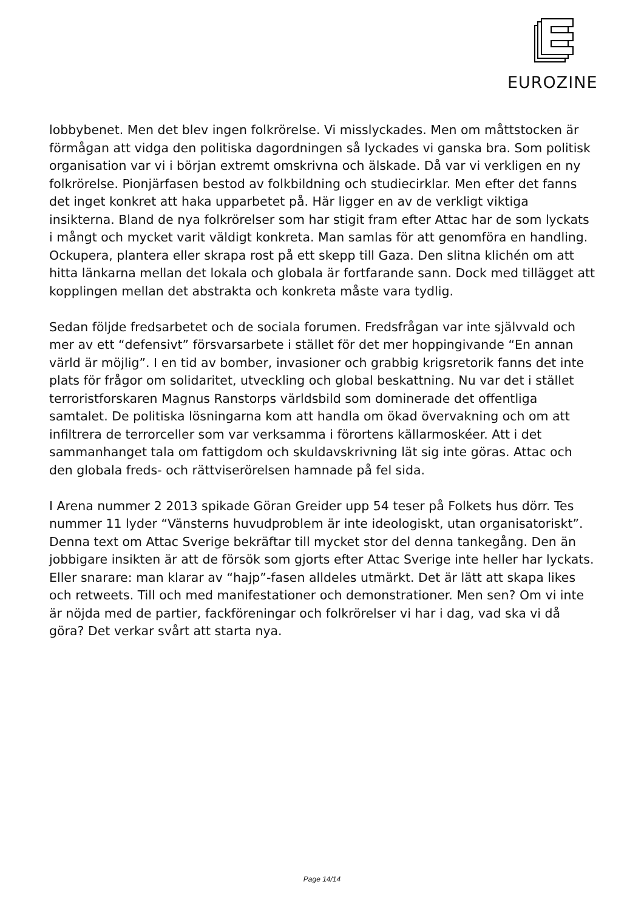EUROZINE
lobbybenet. Men det blev ingen folkrörelse. Vi misslyckades. Men om måttstocken är förmågan att vidga den politiska dagordningen så lyckades vi ganska bra. Som politisk organisation var vi i början extremt omskrivna och älskade. Då var vi verkligen en ny folkrörelse. Pionjärfasen bestod av folkbildning och studiecirklar. Men efter det fanns det inget konkret att haka upparbetet på. Här ligger en av de verkligt viktiga insikterna. Bland de nya folkrörelser som har stigit fram efter Attac har de som lyckats i mångt och mycket varit väldigt konkreta. Man samlas för att genomföra en handling. Ockupera, plantera eller skrapa rost på ett skepp till Gaza. Den slitna klichén om att hitta länkarna mellan det lokala och globala är fortfarande sann. Dock med tillägget att kopplingen mellan det abstrakta och konkreta måste vara tydlig.
Sedan följde fredsarbetet och de sociala forumen. Fredsfrågan var inte självvald och mer av ett “defensivt” försvarsarbete i stället för det mer hoppingivande “En annan värld är möjlig”. I en tid av bomber, invasioner och grabbig krigsretorik fanns det inte plats för frågor om solidaritet, utveckling och global beskattning. Nu var det i stället terroristforskaren Magnus Ranstorps världsbild som dominerade det offentliga samtalet. De politiska lösningarna kom att handla om ökad övervakning och om att infiltrera de terrorceller som var verksamma i förortens källarmoskéer. Att i det sammanhanget tala om fattigdom och skuldavskrivning lät sig inte göras. Attac och den globala freds- och rättviserörelsen hamnade på fel sida.
I Arena nummer 2 2013 spikade Göran Greider upp 54 teser på Folkets hus dörr. Tes nummer 11 lyder “Vänsterns huvudproblem är inte ideologiskt, utan organisatoriskt”. Denna text om Attac Sverige bekräftar till mycket stor del denna tankegång. Den än jobbigare insikten är att de försök som gjorts efter Attac Sverige inte heller har lyckats. Eller snarare: man klarar av “hajp”-fasen alldeles utmärkt. Det är lätt att skapa likes och retweets. Till och med manifestationer och demonstrationer. Men sen? Om vi inte är nöjda med de partier, fackföreningar och folkrörelser vi har i dag, vad ska vi då göra? Det verkar svårt att starta nya.
Page 14/14